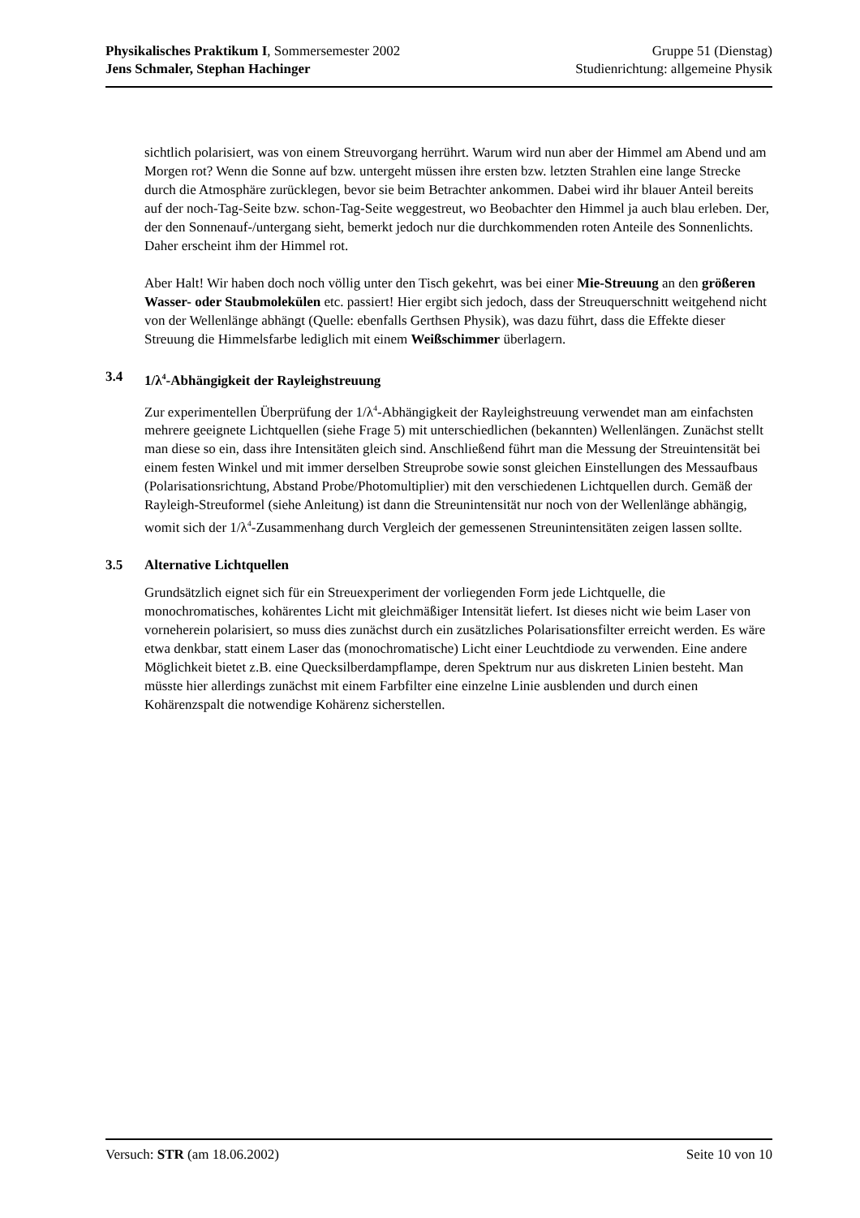Physikalisches Praktikum I, Sommersemester 2002 Gruppe 51 (Dienstag)
Jens Schmaler, Stephan Hachinger Studienrichtung: allgemeine Physik
sichtlich polarisiert, was von einem Streuvorgang herrührt. Warum wird nun aber der Himmel am Abend und am Morgen rot? Wenn die Sonne auf bzw. untergeht müssen ihre ersten bzw. letzten Strahlen eine lange Strecke durch die Atmosphäre zurücklegen, bevor sie beim Betrachter an­kommen. Dabei wird ihr blauer Anteil bereits auf der noch-Tag-Seite bzw. schon-Tag-Seite weg­gestreut, wo Beobachter den Himmel ja auch blau erleben. Der, der den Sonnenauf-/untergang sieht, bemerkt jedoch nur die durchkommenden roten Anteile des Sonnenlichts. Daher erscheint ihm der Himmel rot.
Aber Halt! Wir haben doch noch völlig unter den Tisch gekehrt, was bei einer Mie-Streuung an den größeren Wasser- oder Staubmolekülen etc. passiert! Hier ergibt sich jedoch, dass der Streuquerschnitt weitgehend nicht von der Wellenlänge abhängt (Quelle: ebenfalls Gerthsen Phy­sik), was dazu führt, dass die Effekte dieser Streuung die Himmelsfarbe lediglich mit einem Weißschimmer überlagern.
3.4 1/λ<sup>4</sup>-Abhängigkeit der Rayleighstreuung
Zur experimentellen Überprüfung der 1/λ<sup>4</sup>-Abhängigkeit der Rayleighstreuung verwendet man am einfachsten mehrere geeignete Lichtquellen (siehe Frage 5) mit unterschiedlichen (bekannten) Wellenlängen. Zunächst stellt man diese so ein, dass ihre Intensitäten gleich sind. Anschließend führt man die Messung der Streuintensität bei einem festen Winkel und mit immer derselben Streuprobe sowie sonst gleichen Einstellungen des Messaufbaus (Polarisationsrichtung, Abstand Probe/Photomultiplier) mit den verschiedenen Lichtquellen durch. Gemäß der Rayleigh-Streuformel (siehe Anleitung) ist dann die Streunintensität nur noch von der Wellenlänge abhän­gig, womit sich der 1/λ<sup>4</sup>-Zusammenhang durch Vergleich der gemessenen Streunintensitäten zei­gen lassen sollte.
3.5 Alternative Lichtquellen
Grundsätzlich eignet sich für ein Streuexperiment der vorliegenden Form jede Lichtquelle, die monochromatisches, kohärentes Licht mit gleichmäßiger Intensität liefert. Ist dieses nicht wie beim Laser von vorneherein polarisiert, so muss dies zunächst durch ein zusätzliches Polarisati­onsfilter erreicht werden. Es wäre etwa denkbar, statt einem Laser das (monochromatische) Licht einer Leuchtdiode zu verwenden. Eine andere Möglichkeit bietet z.B. eine Quecksilberdampf­lampe, deren Spektrum nur aus diskreten Linien besteht. Man müsste hier allerdings zunächst mit einem Farbfilter eine einzelne Linie ausblenden und durch einen Kohärenzspalt die notwendige Kohärenz sicherstellen.
Versuch: STR (am 18.06.2002) Seite 10 von 10